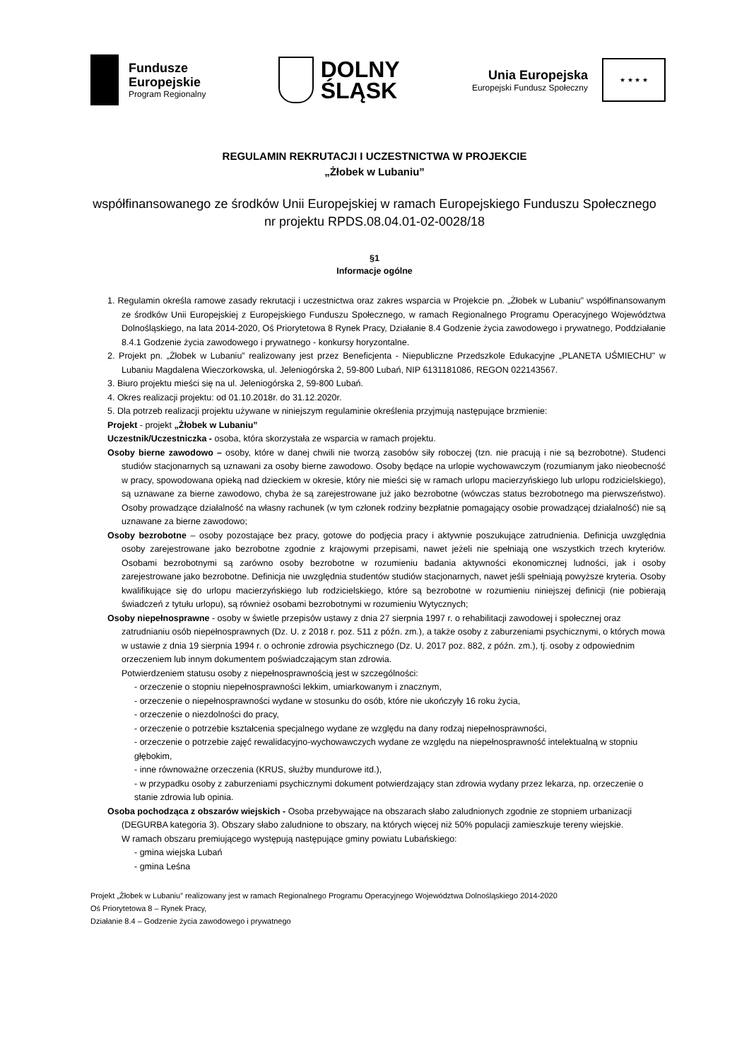Fundusze
Europejskie
Program Regionalny
DOLNY
ŚLĄSK
Unia Europejska
Europejski Fundusz Społeczny
★ ★ ★ ★
REGULAMIN REKRUTACJI I UCZESTNICTWA W PROJEKCIE
„Żłobek w Lubaniu”
współfinansowanego ze środków Unii Europejskiej w ramach Europejskiego Funduszu Społecznego
nr projektu RPDS.08.04.01-02-0028/18
§1
Informacje ogólne
1. Regulamin określa ramowe zasady rekrutacji i uczestnictwa oraz zakres wsparcia w Projekcie pn. „Żłobek w Lubaniu” współfinansowanym ze środków Unii Europejskiej z Europejskiego Funduszu Społecznego, w ramach Regionalnego Programu Operacyjnego Województwa Dolnośląskiego, na lata 2014-2020, Oś Priorytetowa 8 Rynek Pracy, Działanie 8.4 Godzenie życia zawodowego i prywatnego, Poddziałanie 8.4.1 Godzenie życia zawodowego i prywatnego - konkursy horyzontalne.
2. Projekt pn. „Żłobek w Lubaniu” realizowany jest przez Beneficjenta - Niepubliczne Przedszkole Edukacyjne „PLANETA UŚMIECHU" w Lubaniu Magdalena Wieczorkowska, ul. Jeleniogórska 2, 59-800 Lubań, NIP 6131181086, REGON 022143567.
3. Biuro projektu mieści się na ul. Jeleniogórska 2, 59-800 Lubań.
4. Okres realizacji projektu: od 01.10.2018r. do 31.12.2020r.
5. Dla potrzeb realizacji projektu używane w niniejszym regulaminie określenia przyjmują następujące brzmienie:
Projekt - projekt „Żłobek w Lubaniu”
Uczestnik/Uczestniczka - osoba, która skorzystała ze wsparcia w ramach projektu.
Osoby bierne zawodowo – osoby, które w danej chwili nie tworzą zasobów siły roboczej (tzn. nie pracują i nie są bezrobotne). Studenci studiów stacjonarnych są uznawani za osoby bierne zawodowo. Osoby będące na urlopie wychowawczym (rozumianym jako nieobecność w pracy, spowodowana opieką nad dzieckiem w okresie, który nie mieści się w ramach urlopu macierzyńskiego lub urlopu rodzicielskiego), są uznawane za bierne zawodowo, chyba że są zarejestrowane już jako bezrobotne (wówczas status bezrobotnego ma pierwszeństwo). Osoby prowadzące działalność na własny rachunek (w tym członek rodziny bezpłatnie pomagający osobie prowadzącej działalność) nie są uznawane za bierne zawodowo;
Osoby bezrobotne – osoby pozostające bez pracy, gotowe do podjęcia pracy i aktywnie poszukujące zatrudnienia. Definicja uwzględnia osoby zarejestrowane jako bezrobotne zgodnie z krajowymi przepisami, nawet jeżeli nie spełniają one wszystkich trzech kryteriów. Osobami bezrobotnymi są zarówno osoby bezrobotne w rozumieniu badania aktywności ekonomicznej ludności, jak i osoby zarejestrowane jako bezrobotne. Definicja nie uwzględnia studentów studiów stacjonarnych, nawet jeśli spełniają powyższe kryteria. Osoby kwalifikujące się do urlopu macierzyńskiego lub rodzicielskiego, które są bezrobotne w rozumieniu niniejszej definicji (nie pobierają świadczeń z tytułu urlopu), są również osobami bezrobotnymi w rozumieniu Wytycznych;
Osoby niepełnosprawne - osoby w świetle przepisów ustawy z dnia 27 sierpnia 1997 r. o rehabilitacji zawodowej i społecznej oraz zatrudnianiu osób niepełnosprawnych (Dz. U. z 2018 r. poz. 511 z późn. zm.), a także osoby z zaburzeniami psychicznymi, o których mowa w ustawie z dnia 19 sierpnia 1994 r. o ochronie zdrowia psychicznego (Dz. U. 2017 poz. 882, z późn. zm.), tj. osoby z odpowiednim orzeczeniem lub innym dokumentem poświadczającym stan zdrowia.
Potwierdzeniem statusu osoby z niepełnosprawnością jest w szczególności:
- orzeczenie o stopniu niepełnosprawności lekkim, umiarkowanym i znacznym,
- orzeczenie o niepełnosprawności wydane w stosunku do osób, które nie ukończyły 16 roku życia,
- orzeczenie o niezdolności do pracy,
- orzeczenie o potrzebie kształcenia specjalnego wydane ze względu na dany rodzaj niepełnosprawności,
- orzeczenie o potrzebie zajęć rewalidacyjno-wychowawczych wydane ze względu na niepełnosprawność intelektualną w stopniu głębokim,
- inne równoważne orzeczenia (KRUS, służby mundurowe itd.),
- w przypadku osoby z zaburzeniami psychicznymi dokument potwierdzający stan zdrowia wydany przez lekarza, np. orzeczenie o stanie zdrowia lub opinia.
Osoba pochodząca z obszarów wiejskich - Osoba przebywające na obszarach słabo zaludnionych zgodnie ze stopniem urbanizacji (DEGURBA kategoria 3). Obszary słabo zaludnione to obszary, na których więcej niż 50% populacji zamieszkuje tereny wiejskie.
W ramach obszaru premiującego występują następujące gminy powiatu Lubańskiego:
- gmina wiejska Lubań
- gmina Leśna
Projekt „Żłobek w Lubaniu” realizowany jest w ramach Regionalnego Programu Operacyjnego Województwa Dolnośląskiego 2014-2020
Oś Priorytetowa 8 – Rynek Pracy,
Działanie 8.4 – Godzenie życia zawodowego i prywatnego